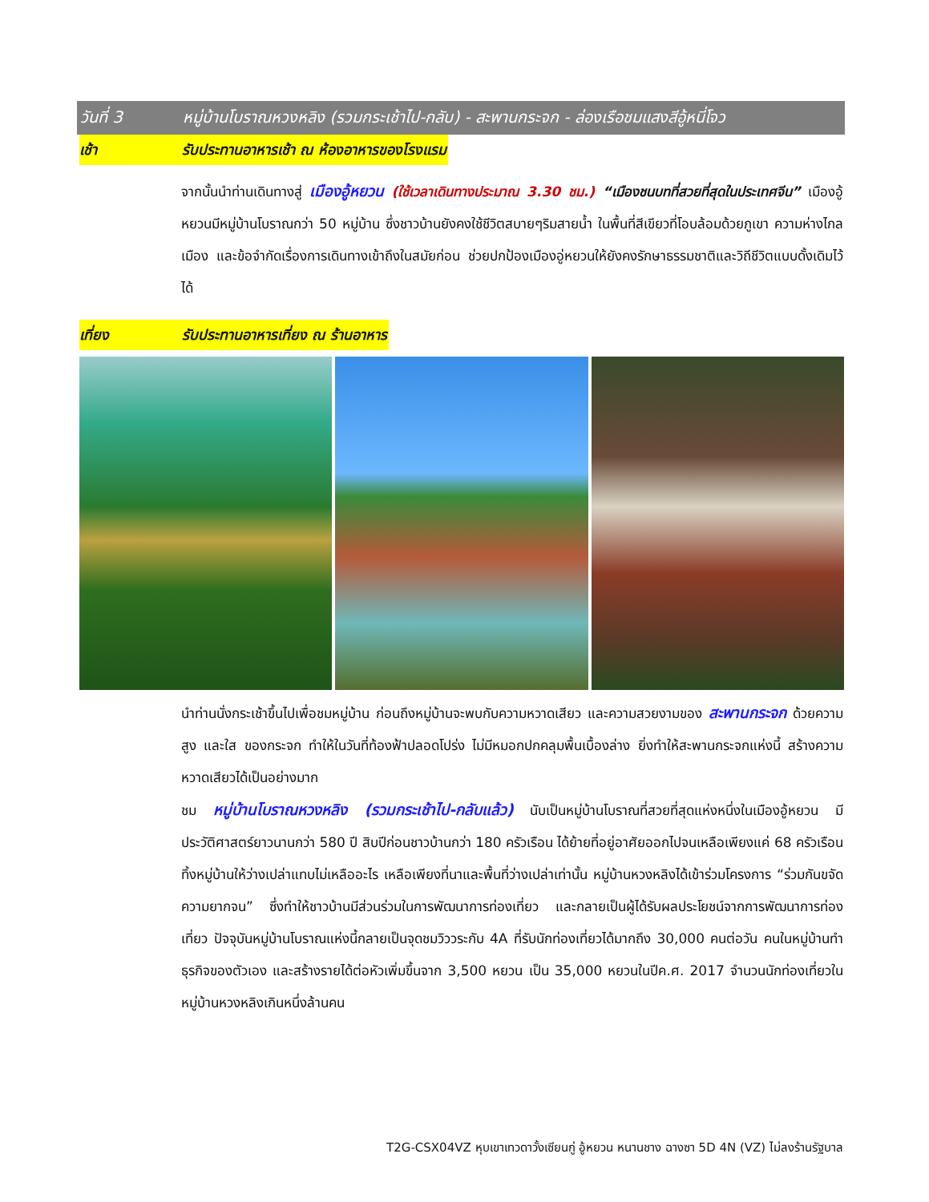วันที่ 3 หมู่บ้านโบราณหวงหลิง (รวมกระเช้าไป-กลับ) - สะพานกระจก - ล่องเรือชมแสงสีอู้หนี่โจว
เช้า รับประทานอาหารเช้า ณ ห้องอาหารของโรงแรม
จากนั้นนำท่านเดินทางสู่ เมืองอู้หยวน (ใช้เวลาเดินทางประมาณ 3.30 ชม.) “เมืองชนบทที่สวยที่สุดในประเทศจีน” เมืองอู้หยวนมีหมู่บ้านโบราณกว่า 50 หมู่บ้าน ซึ่งชาวบ้านยังคงใช้ชีวิตสบายๆริมสายน้ำ ในพื้นที่สีเขียวที่โอบล้อมด้วยภูเขา ความห่างไกลเมือง และข้อจำกัดเรื่องการเดินทางเข้าถึงในสมัยก่อน ช่วยปกป้องเมืองอู่หยวนให้ยังคงรักษาธรรมชาติและวิถีชีวิตแบบดั้งเดิมไว้ได้
เที่ยง รับประทานอาหารเที่ยง ณ ร้านอาหาร
นำท่านนั่งกระเช้าขึ้นไปเพื่อชมหมู่บ้าน ก่อนถึงหมู่บ้านจะพบกับความหวาดเสียว และความสวยงามของ สะพานกระจก ด้วยความสูง และใส ของกระจก ทำให้ในวันที่ท้องฟ้าปลอดโปร่ง ไม่มีหมอกปกคลุมพื้นเบื้องล่าง ยิ่งทำให้สะพานกระจกแห่งนี้ สร้างความหวาดเสียวได้เป็นอย่างมาก
ชม หมู่บ้านโบราณหวงหลิง (รวมกระเช้าไป-กลับแล้ว) นับเป็นหมู่บ้านโบราณที่สวยที่สุดแห่งหนึ่งในเมืองอู้หยวน มีประวัติศาสตร์ยาวนานกว่า 580 ปี สิบปีก่อนชาวบ้านกว่า 180 ครัวเรือน ได้ย้ายที่อยู่อาศัยออกไปจนเหลือเพียงแค่ 68 ครัวเรือน ทิ้งหมู่บ้านให้ว่างเปล่าแทบไม่เหลืออะไร เหลือเพียงที่นาและพื้นที่ว่างเปล่าเท่านั้น หมู่บ้านหวงหลิงได้เข้าร่วมโครงการ “ร่วมกันขจัดความยากจน” ซึ่งทำให้ชาวบ้านมีส่วนร่วมในการพัฒนาการท่องเที่ยว และกลายเป็นผู้ได้รับผลประโยชน์จากการพัฒนาการท่องเที่ยว ปัจจุบันหมู่บ้านโบราณแห่งนี้กลายเป็นจุดชมวิววระกับ 4A ที่รับนักท่องเที่ยวได้มากถึง 30,000 คนต่อวัน คนในหมู่บ้านทำธุรกิจของตัวเอง และสร้างรายได้ต่อหัวเพิ่มขึ้นจาก 3,500 หยวน เป็น 35,000 หยวนในปีค.ศ. 2017 จำนวนนักท่องเที่ยวในหมู่บ้านหวงหลิงเกินหนึ่งล้านคน
T2G-CSX04VZ หุบเขาเทวดาวั้งเซียนกู่ อู้หยวน หนานชาง ฉางซา 5D 4N (VZ) ไม่ลงร้านรัฐบาล